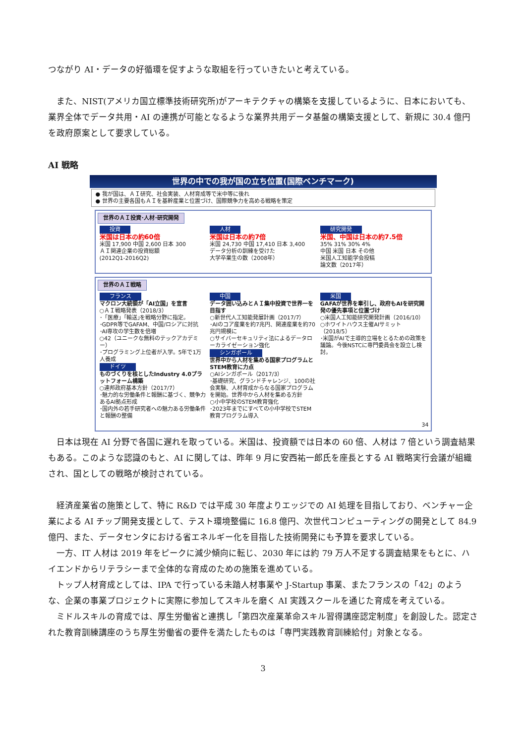つながり AI・データの好循環を促すような取組を行っていきたいと考えている。
　また、NIST(アメリカ国立標準技術研究所)がアーキテクチャの構築を支援しているように、日本においても、業界全体でデータ共用・AI の連携が可能となるような業界共用データ基盤の構築支援として、新規に 30.4 億円を政府原案として要求している。
AI 戦略
世界の中での我が国の立ち位置(国際ベンチマーク)
● 我が国は、ＡＩ研究、社会実装、人材育成等で米中等に後れ
● 世界の主要各国もＡＩを基幹産業と位置づけ、国際競争力を高める戦略を策定
世界のＡＩ投資･人材･研究開発
投資
米国は日本の約60倍
米国 17,900 中国 2,600 日本 300
ＡＩ関連企業の投資総額
(2012Q1-2016Q2)
人材
米国は日本の約7倍
米国 24,730 中国 17,410 日本 3,400
データ分析の訓練を受けた
大学卒業生の数（2008年）
研究開発
米国、中国は日本の約7.5倍
35% 31% 30% 4%
中国 米国 日本 その他
米国人工知能学会投稿
論文数（2017年）
世界のＡＩ戦略
フランス
マクロン大統領が「AI立国」を宣言
○ＡＩ戦略発表（2018/3）
･「医療」｢輸送｣を戦略分野に指定。
･GDPR等でGAFAM、中国/ロシアに対抗
･AI専攻の学生数を倍増
○42（ユニークな無料のテックアカデミー）
･プログラミング上位者が入学。5年で1万人養成
ドイツ
ものづくりを核としたIndustry 4.0プラットフォーム構築
○連邦政府基本方針（2017/7）
･魅力的な労働条件と報酬に基づく、競争力あるAI拠点形成
･国内外の若手研究者への魅力ある労働条件と報酬の整備
中国
データ囲い込みとＡＩ集中投資で世界一を目指す
○新世代人工知能発展計画（2017/7）
･AIのコア産業を約7兆円、関連産業を約70兆円規模に
○サイバーセキュリティ法によるデータローカライゼーション強化
シンガポール
世界中から人材を集める国家プログラムとSTEM教育に力点
○AIシンガポール（2017/3）
･基礎研究、グランドチャレンジ、100の社会実験、人材育成からなる国家プログラムを開始。世界中から人材を集める方針
○小中学校のSTEM教育強化
･2023年までにすべての小中学校でSTEM教育プログラム導入
米国
GAFAが世界を牽引し、政府もAIを研究開発の優先事項と位置づけ
○米国人工知能研究開発計画（2016/10）
○ホワイトハウス主催AIサミット（2018/5）
･米国がAIで主導的立場をとるための政策を議論。今後NSTCに専門委員会を設立し検討。
34
　日本は現在 AI 分野で各国に遅れを取っている。米国は、投資額では日本の 60 倍、人材は 7 倍という調査結果もある。このような認識のもと、AI に関しては、昨年 9 月に安西祐一郎氏を座長とする AI 戦略実行会議が組織され、国としての戦略が検討されている。
　経済産業省の施策として、特に R&D では平成 30 年度よりエッジでの AI 処理を目指しており、ベンチャー企業による AI チップ開発支援として、テスト環境整備に 16.8 億円、次世代コンピューティングの開発として 84.9 億円、また、データセンタにおける省エネルギー化を目指した技術開発にも予算を要求している。
　一方、IT 人材は 2019 年をピークに減少傾向に転じ、2030 年には約 79 万人不足する調査結果をもとに、ハイエンドからリテラシーまで全体的な育成のための施策を進めている。
　トップ人材育成としては、IPA で行っている未踏人材事業や J-Startup 事業、またフランスの「42」のような、企業の事業プロジェクトに実際に参加してスキルを磨く AI 実践スクールを通じた育成を考えている。
　ミドルスキルの育成では、厚生労働省と連携し「第四次産業革命スキル習得講座認定制度」を創設した。認定された教育訓練講座のうち厚生労働省の要件を満たしたものは「専門実践教育訓練給付」対象となる。
3